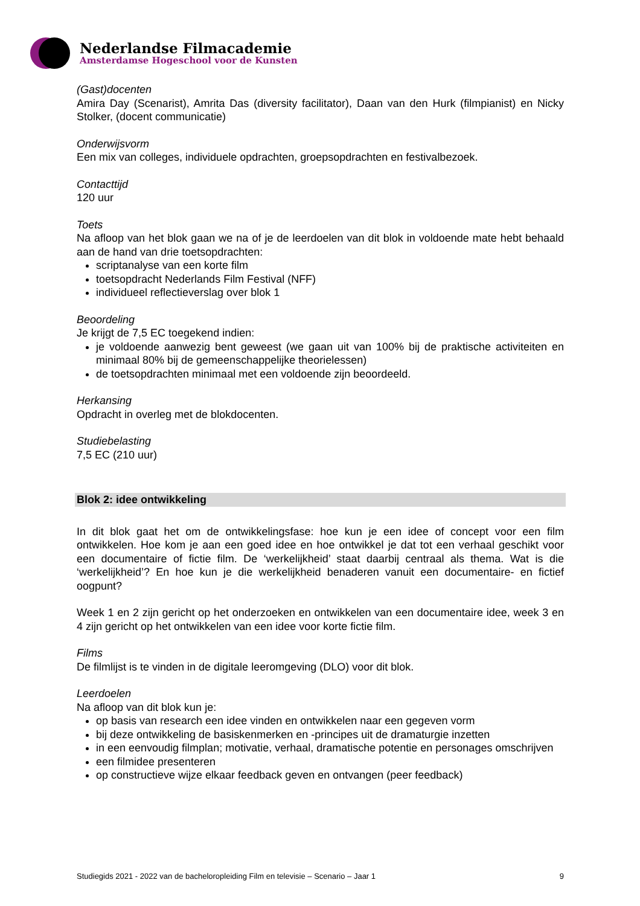Nederlandse Filmacademie
Amsterdamse Hogeschool voor de Kunsten
(Gast)docenten
Amira Day (Scenarist), Amrita Das (diversity facilitator), Daan van den Hurk (filmpianist) en Nicky Stolker, (docent communicatie)
Onderwijsvorm
Een mix van colleges, individuele opdrachten, groepsopdrachten en festivalbezoek.
Contacttijd
120 uur
Toets
Na afloop van het blok gaan we na of je de leerdoelen van dit blok in voldoende mate hebt behaald aan de hand van drie toetsopdrachten:
scriptanalyse van een korte film
toetsopdracht Nederlands Film Festival (NFF)
individueel reflectieverslag over blok 1
Beoordeling
Je krijgt de 7,5 EC toegekend indien:
je voldoende aanwezig bent geweest (we gaan uit van 100% bij de praktische activiteiten en minimaal 80% bij de gemeenschappelijke theorielessen)
de toetsopdrachten minimaal met een voldoende zijn beoordeeld.
Herkansing
Opdracht in overleg met de blokdocenten.
Studiebelasting
7,5 EC (210 uur)
Blok 2: idee ontwikkeling
In dit blok gaat het om de ontwikkelingsfase: hoe kun je een idee of concept voor een film ontwikkelen. Hoe kom je aan een goed idee en hoe ontwikkel je dat tot een verhaal geschikt voor een documentaire of fictie film. De ‘werkelijkheid’ staat daarbij centraal als thema. Wat is die ‘werkelijkheid’? En hoe kun je die werkelijkheid benaderen vanuit een documentaire- en fictief oogpunt?
Week 1 en 2 zijn gericht op het onderzoeken en ontwikkelen van een documentaire idee, week 3 en 4 zijn gericht op het ontwikkelen van een idee voor korte fictie film.
Films
De filmlijst is te vinden in de digitale leeromgeving (DLO) voor dit blok.
Leerdoelen
Na afloop van dit blok kun je:
op basis van research een idee vinden en ontwikkelen naar een gegeven vorm
bij deze ontwikkeling de basiskenmerken en -principes uit de dramaturgie inzetten
in een eenvoudig filmplan; motivatie, verhaal, dramatische potentie en personages omschrijven
een filmidee presenteren
op constructieve wijze elkaar feedback geven en ontvangen (peer feedback)
Studiegids 2021 - 2022 van de bacheloropleiding Film en televisie – Scenario – Jaar 1 9